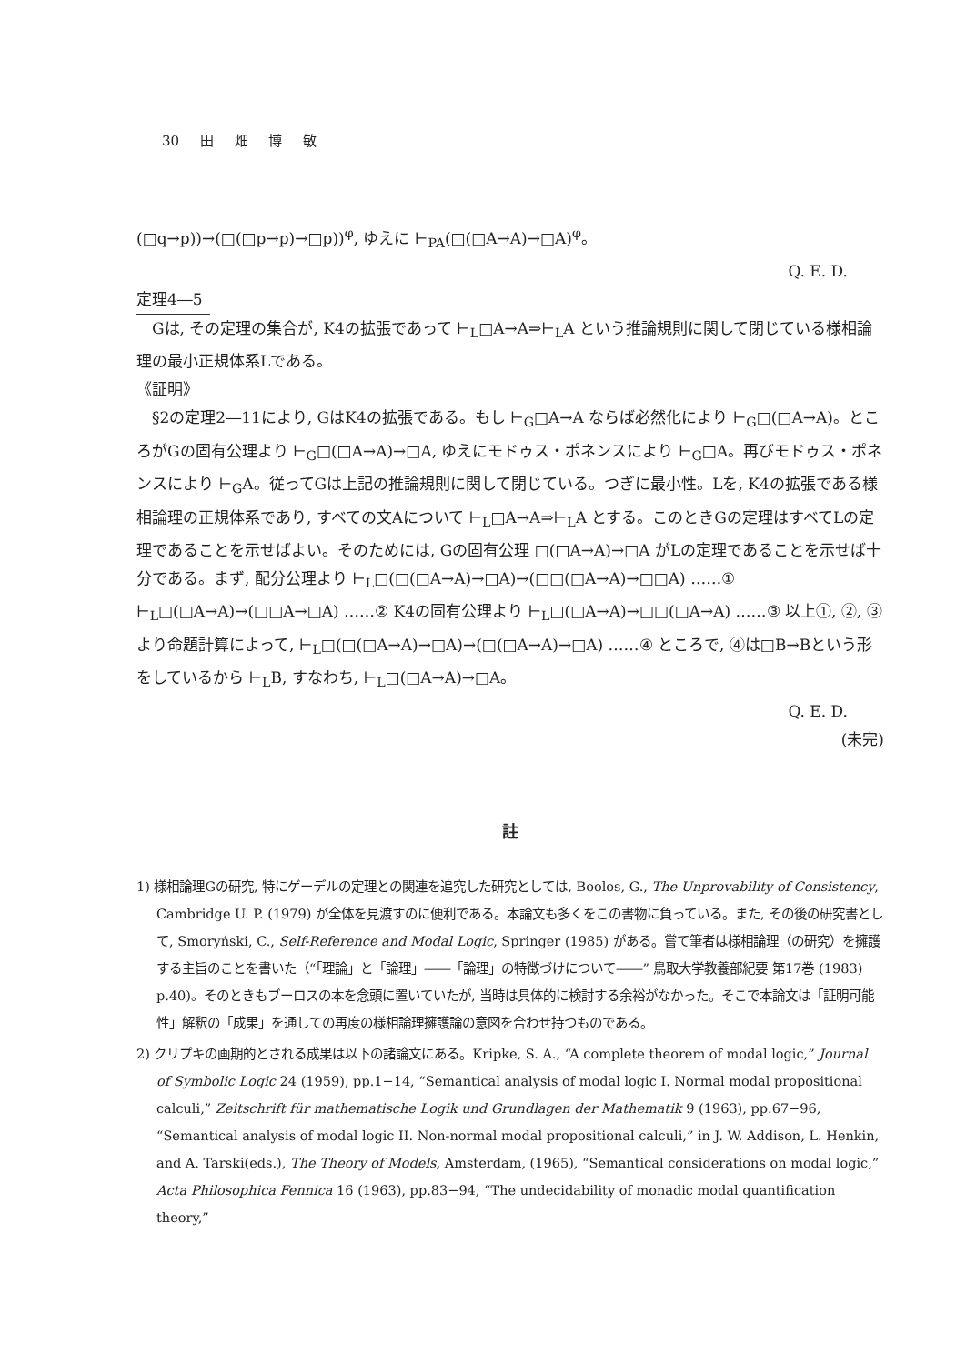30 田 畑 博 敏
(□q→p))→(□(□p→p)→□p))<sup>φ</sup>, ゆえに ⊢<sub>PA</sub>(□(□A→A)→□A)<sup>φ</sup>。
Q. E. D.
定理4―5
Gは, その定理の集合が, K4の拡張であって ⊢<sub>L</sub>□A→A⇒⊢<sub>L</sub>A という推論規則に関して閉じている様相論理の最小正規体系Lである。
《証明》
§2の定理2―11により, GはK4の拡張である。もし ⊢<sub>G</sub>□A→A ならば必然化により ⊢<sub>G</sub>□(□A→A)。ところがGの固有公理より ⊢<sub>G</sub>□(□A→A)→□A, ゆえにモドゥス・ポネンスにより ⊢<sub>G</sub>□A。再びモドゥス・ポネンスにより ⊢<sub>G</sub>A。従ってGは上記の推論規則に関して閉じている。つぎに最小性。Lを, K4の拡張である様相論理の正規体系であり, すべての文Aについて ⊢<sub>L</sub>□A→A⇒⊢<sub>L</sub>A とする。このときGの定理はすべてLの定理であることを示せばよい。そのためには, Gの固有公理 □(□A→A)→□A がLの定理であることを示せば十分である。まず, 配分公理より ⊢<sub>L</sub>□(□(□A→A)→□A)→(□□(□A→A)→□□A) ……① ⊢<sub>L</sub>□(□A→A)→(□□A→□A) ……② K4の固有公理より ⊢<sub>L</sub>□(□A→A)→□□(□A→A) ……③ 以上①, ②, ③より命題計算によって, ⊢<sub>L</sub>□(□(□A→A)→□A)→(□(□A→A)→□A) ……④ ところで, ④は□B→Bという形をしているから ⊢<sub>L</sub>B, すなわち, ⊢<sub>L</sub>□(□A→A)→□A。
Q. E. D.
(未完)
註
1) 様相論理Gの研究, 特にゲーデルの定理との関連を追究した研究としては, Boolos, G., The Unprovability of Consistency, Cambridge U. P. (1979) が全体を見渡すのに便利である。本論文も多くをこの書物に負っている。また, その後の研究書として, Smoryński, C., Self-Reference and Modal Logic, Springer (1985) がある。嘗て筆者は様相論理（の研究）を擁護する主旨のことを書いた（“「理論」と「論理」――「論理」の特徴づけについて――” 鳥取大学教養部紀要 第17巻 (1983) p.40)。そのときもブーロスの本を念頭に置いていたが, 当時は具体的に検討する余裕がなかった。そこで本論文は「証明可能性」解釈の「成果」を通しての再度の様相論理擁護論の意図を合わせ持つものである。
2) クリプキの画期的とされる成果は以下の諸論文にある。Kripke, S. A., “A complete theorem of modal logic,” Journal of Symbolic Logic 24 (1959), pp.1−14, “Semantical analysis of modal logic I. Normal modal propositional calculi,” Zeitschrift für mathematische Logik und Grundlagen der Mathematik 9 (1963), pp.67−96, “Semantical analysis of modal logic II. Non-normal modal propositional calculi,” in J. W. Addison, L. Henkin, and A. Tarski(eds.), The Theory of Models, Amsterdam, (1965), “Semantical considerations on modal logic,” Acta Philosophica Fennica 16 (1963), pp.83−94, “The undecidability of monadic modal quantification theory,”